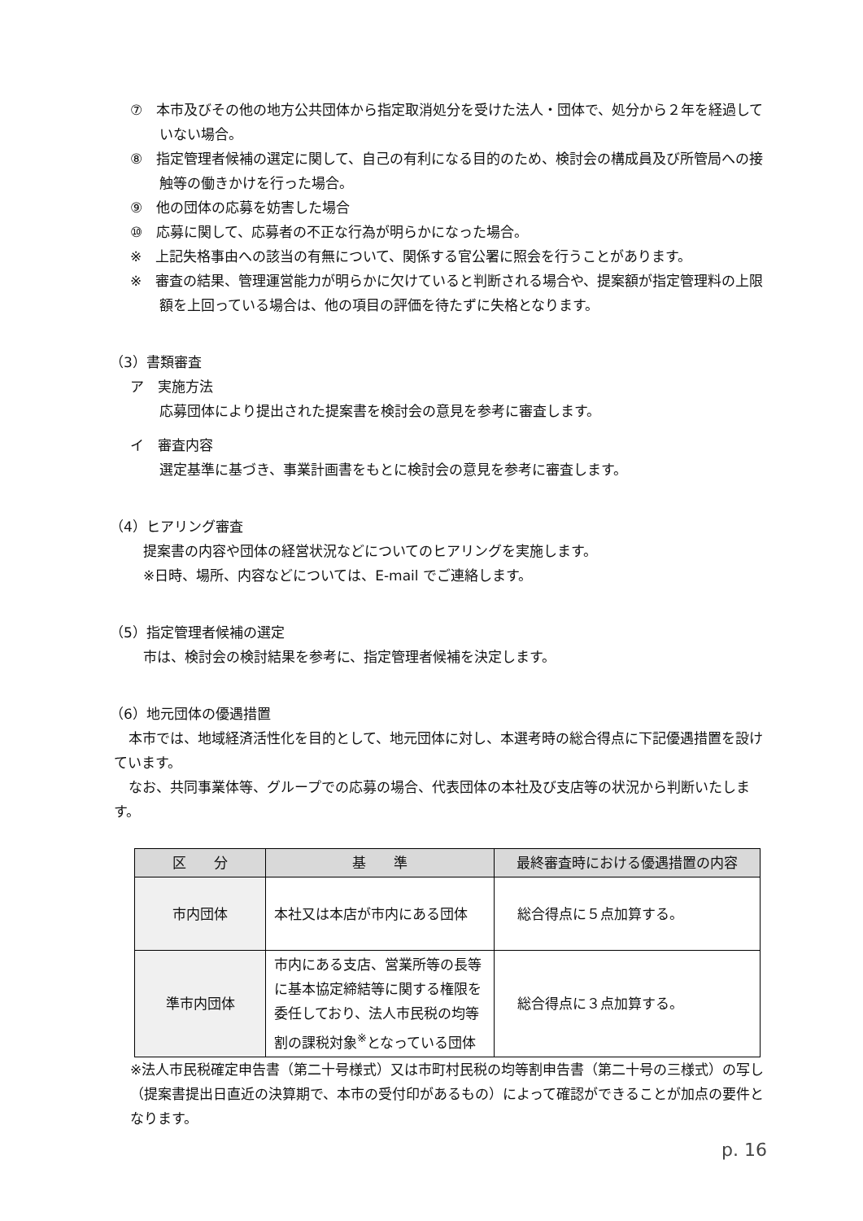⑦　本市及びその他の地方公共団体から指定取消処分を受けた法人・団体で、処分から２年を経過していない場合。
⑧　指定管理者候補の選定に関して、自己の有利になる目的のため、検討会の構成員及び所管局への接触等の働きかけを行った場合。
⑨　他の団体の応募を妨害した場合
⑩　応募に関して、応募者の不正な行為が明らかになった場合。
※　上記失格事由への該当の有無について、関係する官公署に照会を行うことがあります。
※　審査の結果、管理運営能力が明らかに欠けていると判断される場合や、提案額が指定管理料の上限額を上回っている場合は、他の項目の評価を待たずに失格となります。
（3）書類審査
ア　実施方法
応募団体により提出された提案書を検討会の意見を参考に審査します。
イ　審査内容
選定基準に基づき、事業計画書をもとに検討会の意見を参考に審査します。
（4）ヒアリング審査
提案書の内容や団体の経営状況などについてのヒアリングを実施します。
※日時、場所、内容などについては、E-mail でご連絡します。
（5）指定管理者候補の選定
市は、検討会の検討結果を参考に、指定管理者候補を決定します。
（6）地元団体の優遇措置
本市では、地域経済活性化を目的として、地元団体に対し、本選考時の総合得点に下記優遇措置を設けています。
なお、共同事業体等、グループでの応募の場合、代表団体の本社及び支店等の状況から判断いたします。
| 区 分 | 基 準 | 最終審査時における優遇措置の内容 |
| --- | --- | --- |
| 市内団体 | 本社又は本店が市内にある団体 | 総合得点に５点加算する。 |
| 準市内団体 | 市内にある支店、営業所等の長等に基本協定締結等に関する権限を委任しており、法人市民税の均等割の課税対象<sup>※</sup>となっている団体 | 総合得点に３点加算する。 |
※法人市民税確定申告書（第二十号様式）又は市町村民税の均等割申告書（第二十号の三様式）の写し（提案書提出日直近の決算期で、本市の受付印があるもの）によって確認ができることが加点の要件となります。
p. 16